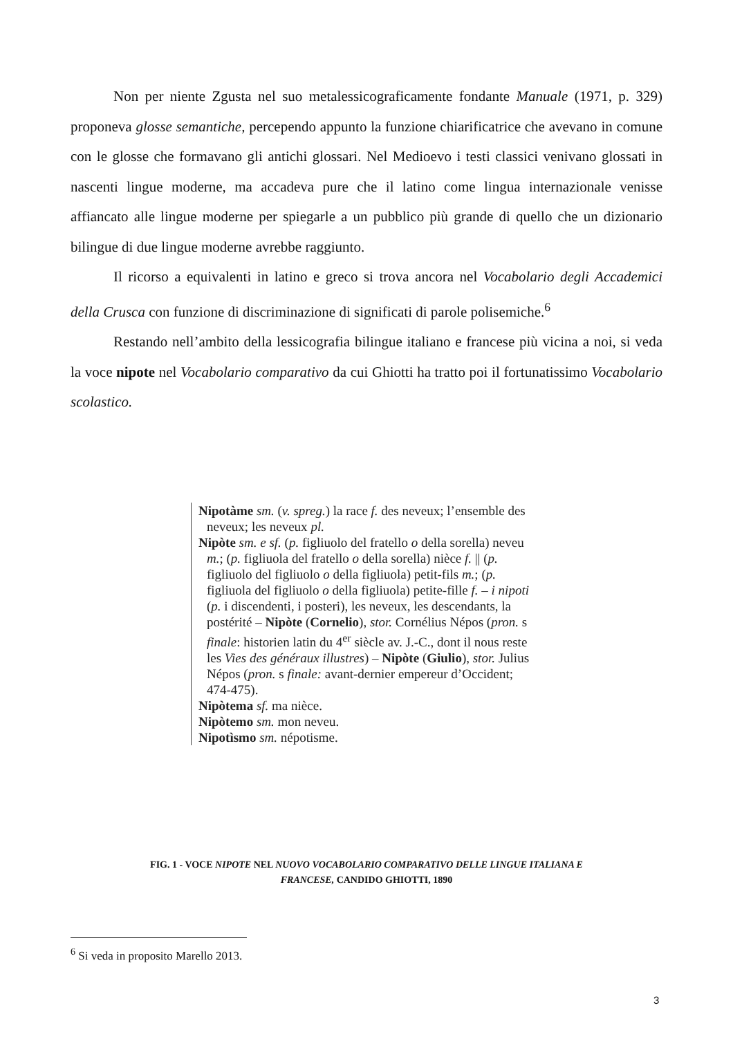Non per niente Zgusta nel suo metalessicograficamente fondante Manuale (1971, p. 329) proponeva glosse semantiche, percependo appunto la funzione chiarificatrice che avevano in comune con le glosse che formavano gli antichi glossari. Nel Medioevo i testi classici venivano glossati in nascenti lingue moderne, ma accadeva pure che il latino come lingua internazionale venisse affiancato alle lingue moderne per spiegarle a un pubblico più grande di quello che un dizionario bilingue di due lingue moderne avrebbe raggiunto.
Il ricorso a equivalenti in latino e greco si trova ancora nel Vocabolario degli Accademici della Crusca con funzione di discriminazione di significati di parole polisemiche.<sup>6</sup>
Restando nell’ambito della lessicografia bilingue italiano e francese più vicina a noi, si veda la voce nipote nel Vocabolario comparativo da cui Ghiotti ha tratto poi il fortunatissimo Vocabolario scolastico.
Nipotàme sm. (v. spreg.) la race f. des neveux; l’ensemble des neveux; les neveux pl.
Nipòte sm. e sf. (p. figliuolo del fratello o della sorella) neveu m.; (p. figliuola del fratello o della sorella) nièce f. || (p. figliuolo del figliuolo o della figliuola) petit-fils m.; (p. figliuola del figliuolo o della figliuola) petite-fille f. – i nipoti (p. i discendenti, i posteri), les neveux, les descendants, la postérité – Nipòte (Cornelio), stor. Cornélius Népos (pron. s finale: historien latin du 4<sup>er</sup> siècle av. J.-C., dont il nous reste les Vies des généraux illustres) – Nipòte (Giulio), stor. Julius Népos (pron. s finale: avant-dernier empereur d’Occident; 474-475).
Nipòtema sf. ma nièce.
Nipòtemo sm. mon neveu.
Nipotìsmo sm. népotisme.
FIG. 1 - VOCE NIPOTE NEL NUOVO VOCABOLARIO COMPARATIVO DELLE LINGUE ITALIANA E
FRANCESE, CANDIDO GHIOTTI, 1890
<sup>6</sup> Si veda in proposito Marello 2013.
3